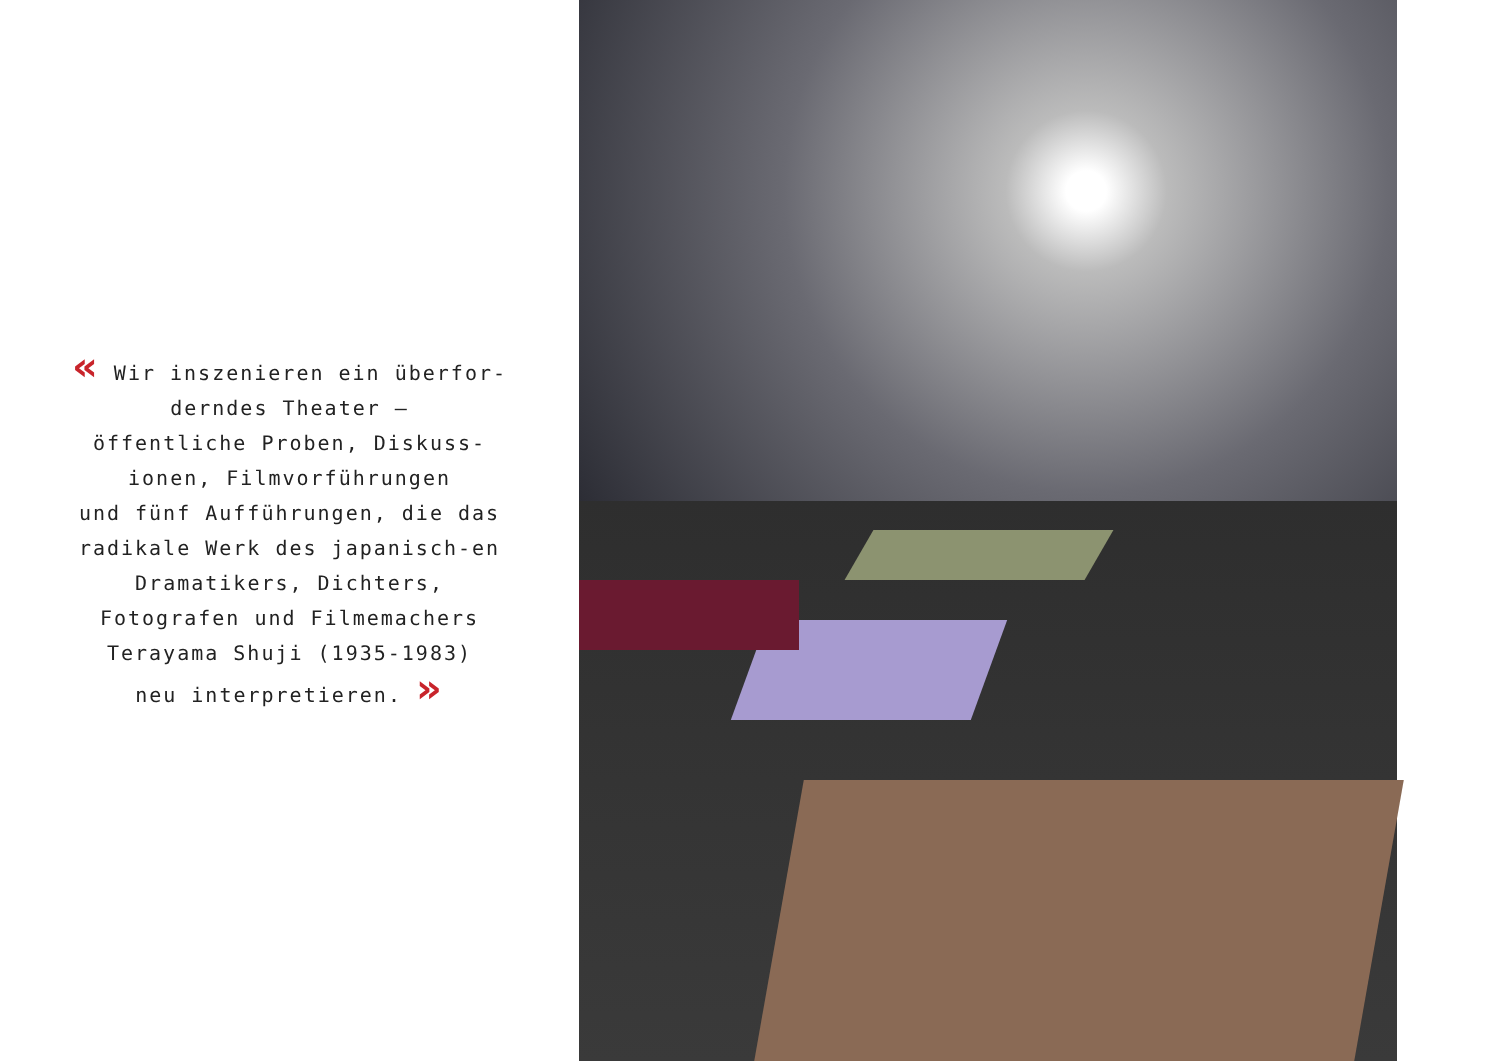« Wir inszenieren ein überfor-derndes Theater –
öffentliche Proben, Diskuss-ionen, Filmvorführungen
und fünf Aufführungen, die das radikale Werk des japanisch-en Dramatikers, Dichters, Fotografen und Filmemachers Terayama Shuji (1935-1983)
neu interpretieren. »